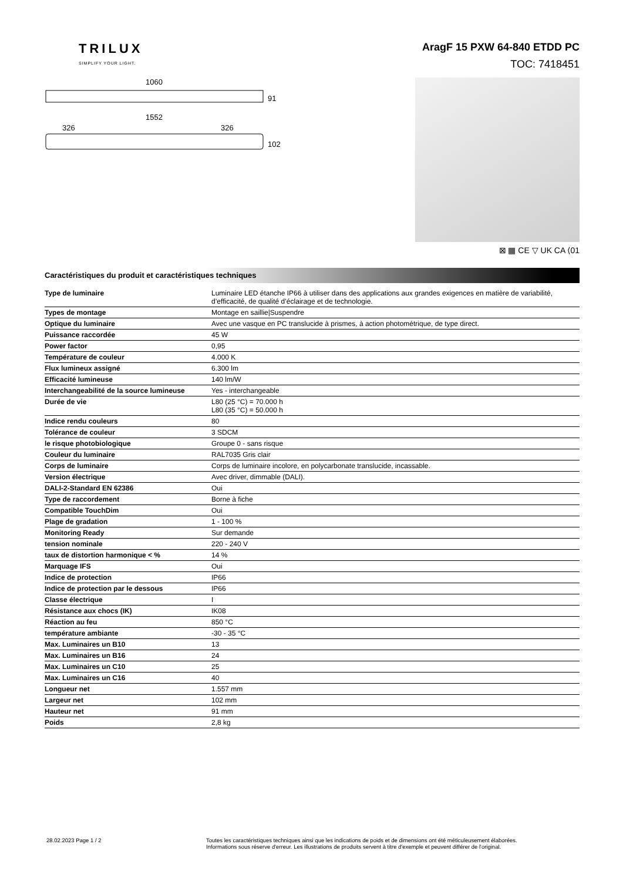TRILUX
SIMPLIFY YOUR LIGHT.
AragF 15 PXW 64-840 ETDD PC
TOC: 7418451
1060
91
1552
326
326
102
⊠ ▦ CE ▽ UK CA ⟨01
Caractéristiques du produit et caractéristiques techniques
| Type de luminaire | Luminaire LED étanche IP66 à utiliser dans des applications aux grandes exigences en matière de variabilité, d’efficacité, de qualité d’éclairage et de technologie. |
| Types de montage | Montage en saillie/Suspendre |
| Optique du luminaire | Avec une vasque en PC translucide à prismes, à action photométrique, de type direct. |
| Puissance raccordée | 45 W |
| Power factor | 0,95 |
| Température de couleur | 4.000 K |
| Flux lumineux assigné | 6.300 lm |
| Efficacité lumineuse | 140 lm/W |
| Interchangeabilité de la source lumineuse | Yes - interchangeable |
| Durée de vie | L80 (25 °C) = 70.000 h L80 (35 °C) = 50.000 h |
| Indice rendu couleurs | 80 |
| Tolérance de couleur | 3 SDCM |
| le risque photobiologique | Groupe 0 - sans risque |
| Couleur du luminaire | RAL7035 Gris clair |
| Corps de luminaire | Corps de luminaire incolore, en polycarbonate translucide, incassable. |
| Version électrique | Avec driver, dimmable (DALI). |
| DALI-2-Standard EN 62386 | Oui |
| Type de raccordement | Borne à fiche |
| Compatible TouchDim | Oui |
| Plage de gradation | 1 - 100 % |
| Monitoring Ready | Sur demande |
| tension nominale | 220 - 240 V |
| taux de distortion harmonique < % | 14 % |
| Marquage IFS | Oui |
| Indice de protection | IP66 |
| Indice de protection par le dessous | IP66 |
| Classe électrique | I |
| Résistance aux chocs (IK) | IK08 |
| Réaction au feu | 850 °C |
| température ambiante | -30 - 35 °C |
| Max. Luminaires un B10 | 13 |
| Max. Luminaires un B16 | 24 |
| Max. Luminaires un C10 | 25 |
| Max. Luminaires un C16 | 40 |
| Longueur net | 1.557 mm |
| Largeur net | 102 mm |
| Hauteur net | 91 mm |
| Poids | 2,8 kg |
28.02.2023 Page 1 / 2 Toutes les caractéristiques techniques ainsi que les indications de poids et de dimensions ont été méticuleusement élaborées.
Informations sous réserve d'erreur. Les illustrations de produits servent à titre d'exemple et peuvent différer de l'original.